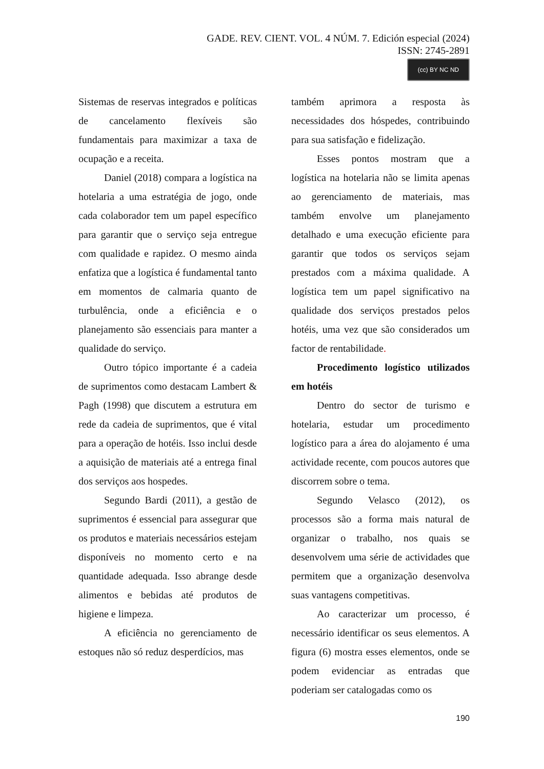GADE. REV. CIENT. VOL. 4 NÚM. 7. Edición especial (2024)
ISSN: 2745-2891
(cc) BY NC ND
Sistemas de reservas integrados e políticas de cancelamento flexíveis são fundamentais para maximizar a taxa de ocupação e a receita.
Daniel (2018) compara a logística na hotelaria a uma estratégia de jogo, onde cada colaborador tem um papel específico para garantir que o serviço seja entregue com qualidade e rapidez. O mesmo ainda enfatiza que a logística é fundamental tanto em momentos de calmaria quanto de turbulência, onde a eficiência e o planejamento são essenciais para manter a qualidade do serviço.
Outro tópico importante é a cadeia de suprimentos como destacam Lambert & Pagh (1998) que discutem a estrutura em rede da cadeia de suprimentos, que é vital para a operação de hotéis. Isso inclui desde a aquisição de materiais até a entrega final dos serviços aos hospedes.
Segundo Bardi (2011), a gestão de suprimentos é essencial para assegurar que os produtos e materiais necessários estejam disponíveis no momento certo e na quantidade adequada. Isso abrange desde alimentos e bebidas até produtos de higiene e limpeza.
A eficiência no gerenciamento de estoques não só reduz desperdícios, mas
também aprimora a resposta às necessidades dos hóspedes, contribuindo para sua satisfação e fidelização.
Esses pontos mostram que a logística na hotelaria não se limita apenas ao gerenciamento de materiais, mas também envolve um planejamento detalhado e uma execução eficiente para garantir que todos os serviços sejam prestados com a máxima qualidade. A logística tem um papel significativo na qualidade dos serviços prestados pelos hotéis, uma vez que são considerados um factor de rentabilidade.
Procedimento logístico utilizados em hotéis
Dentro do sector de turismo e hotelaria, estudar um procedimento logístico para a área do alojamento é uma actividade recente, com poucos autores que discorrem sobre o tema.
Segundo Velasco (2012), os processos são a forma mais natural de organizar o trabalho, nos quais se desenvolvem uma série de actividades que permitem que a organização desenvolva suas vantagens competitivas.
Ao caracterizar um processo, é necessário identificar os seus elementos. A figura (6) mostra esses elementos, onde se podem evidenciar as entradas que poderiam ser catalogadas como os
190